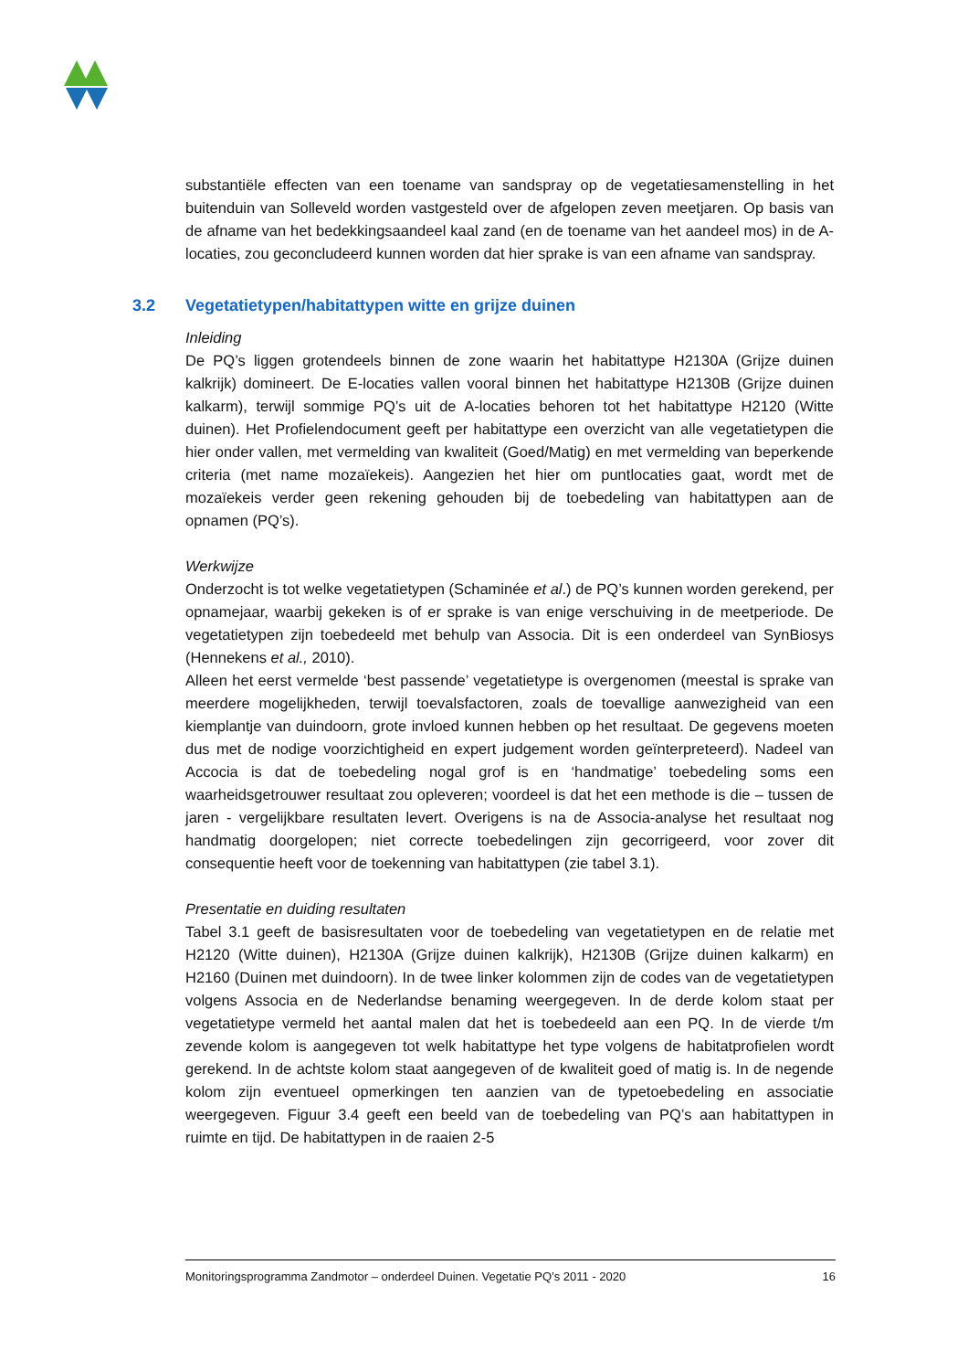substantiële effecten van een toename van sandspray op de vegetatiesamenstelling in het buitenduin van Solleveld worden vastgesteld over de afgelopen zeven meetjaren. Op basis van de afname van het bedekkingsaandeel kaal zand (en de toename van het aandeel mos) in de A-locaties, zou geconcludeerd kunnen worden dat hier sprake is van een afname van sandspray.
3.2 Vegetatietypen/habitattypen witte en grijze duinen
Inleiding
De PQ’s liggen grotendeels binnen de zone waarin het habitattype H2130A (Grijze duinen kalkrijk) domineert. De E-locaties vallen vooral binnen het habitattype H2130B (Grijze duinen kalkarm), terwijl sommige PQ’s uit de A-locaties behoren tot het habitattype H2120 (Witte duinen). Het Profielendocument geeft per habitattype een overzicht van alle vegetatietypen die hier onder vallen, met vermelding van kwaliteit (Goed/Matig) en met vermelding van beperkende criteria (met name mozaïekeis). Aangezien het hier om puntlocaties gaat, wordt met de mozaïekeis verder geen rekening gehouden bij de toebedeling van habitattypen aan de opnamen (PQ’s).
Werkwijze
Onderzocht is tot welke vegetatietypen (Schaminée et al.) de PQ’s kunnen worden gerekend, per opnamejaar, waarbij gekeken is of er sprake is van enige verschuiving in de meetperiode. De vegetatietypen zijn toebedeeld met behulp van Associa. Dit is een onderdeel van SynBiosys (Hennekens et al., 2010).
Alleen het eerst vermelde ‘best passende’ vegetatietype is overgenomen (meestal is sprake van meerdere mogelijkheden, terwijl toevalsfactoren, zoals de toevallige aanwezigheid van een kiemplantje van duindoorn, grote invloed kunnen hebben op het resultaat. De gegevens moeten dus met de nodige voorzichtigheid en expert judgement worden geïnterpreteerd). Nadeel van Accocia is dat de toebedeling nogal grof is en ‘handmatige’ toebedeling soms een waarheidsgetrouwer resultaat zou opleveren; voordeel is dat het een methode is die – tussen de jaren - vergelijkbare resultaten levert. Overigens is na de Associa-analyse het resultaat nog handmatig doorgelopen; niet correcte toebedelingen zijn gecorrigeerd, voor zover dit consequentie heeft voor de toekenning van habitattypen (zie tabel 3.1).
Presentatie en duiding resultaten
Tabel 3.1 geeft de basisresultaten voor de toebedeling van vegetatietypen en de relatie met H2120 (Witte duinen), H2130A (Grijze duinen kalkrijk), H2130B (Grijze duinen kalkarm) en H2160 (Duinen met duindoorn). In de twee linker kolommen zijn de codes van de vegetatietypen volgens Associa en de Nederlandse benaming weergegeven. In de derde kolom staat per vegetatietype vermeld het aantal malen dat het is toebedeeld aan een PQ. In de vierde t/m zevende kolom is aangegeven tot welk habitattype het type volgens de habitatprofielen wordt gerekend. In de achtste kolom staat aangegeven of de kwaliteit goed of matig is. In de negende kolom zijn eventueel opmerkingen ten aanzien van de typetoebedeling en associatie weergegeven. Figuur 3.4 geeft een beeld van de toebedeling van PQ’s aan habitattypen in ruimte en tijd. De habitattypen in de raaien 2-5
Monitoringsprogramma Zandmotor – onderdeel Duinen. Vegetatie PQ’s 2011 - 2020 16